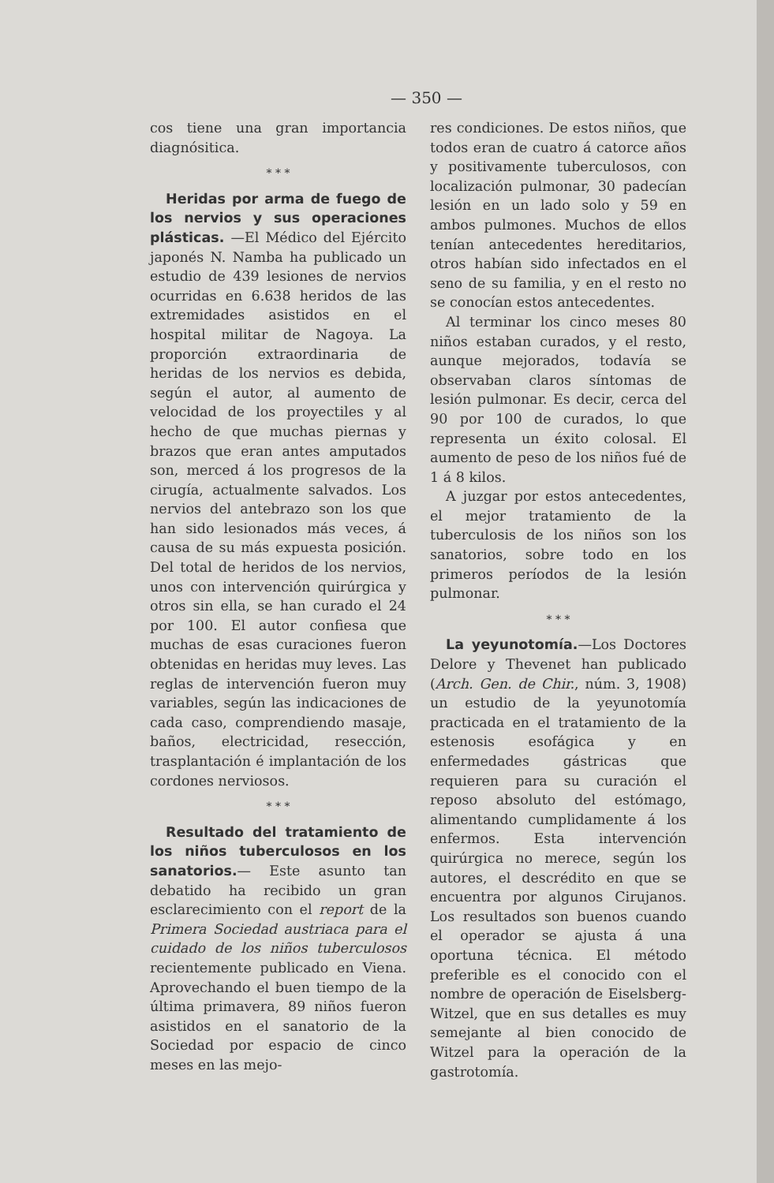— 350 —
cos tiene una gran importancia diagnósitica.
* * *
Heridas por arma de fuego de los nervios y sus operaciones plásticas. —El Médico del Ejército japonés N. Namba ha publicado un estudio de 439 lesiones de nervios ocurridas en 6.638 heridos de las extremidades asistidos en el hospital militar de Nagoya. La proporción extraordinaria de heridas de los nervios es debida, según el autor, al aumento de velocidad de los proyectiles y al hecho de que muchas piernas y brazos que eran antes amputados son, merced á los progresos de la cirugía, actualmente salvados. Los nervios del antebrazo son los que han sido lesionados más veces, á causa de su más expuesta posición. Del total de heridos de los nervios, unos con intervención quirúrgica y otros sin ella, se han curado el 24 por 100. El autor confiesa que muchas de esas curaciones fueron obtenidas en heridas muy leves. Las reglas de intervención fueron muy variables, según las indicaciones de cada caso, comprendiendo masaje, baños, electricidad, resección, trasplantación é implantación de los cordones nerviosos.
* * *
Resultado del tratamiento de los niños tuberculosos en los sanatorios.— Este asunto tan debatido ha recibido un gran esclarecimiento con el report de la Primera Sociedad austriaca para el cuidado de los niños tuberculosos recientemente publicado en Viena. Aprovechando el buen tiempo de la última primavera, 89 niños fueron asistidos en el sanatorio de la Sociedad por espacio de cinco meses en las mejo-
res condiciones. De estos niños, que todos eran de cuatro á catorce años y positivamente tuberculosos, con localización pulmonar, 30 padecían lesión en un lado solo y 59 en ambos pulmones. Muchos de ellos tenían antecedentes hereditarios, otros habían sido infectados en el seno de su familia, y en el resto no se conocían estos antecedentes.
Al terminar los cinco meses 80 niños estaban curados, y el resto, aunque mejorados, todavía se observaban claros síntomas de lesión pulmonar. Es decir, cerca del 90 por 100 de curados, lo que representa un éxito colosal. El aumento de peso de los niños fué de 1 á 8 kilos.
A juzgar por estos antecedentes, el mejor tratamiento de la tuberculosis de los niños son los sanatorios, sobre todo en los primeros períodos de la lesión pulmonar.
* * *
La yeyunotomía.—Los Doctores Delore y Thevenet han publicado (Arch. Gen. de Chir., núm. 3, 1908) un estudio de la yeyunotomía practicada en el tratamiento de la estenosis esofágica y en enfermedades gástricas que requieren para su curación el reposo absoluto del estómago, alimentando cumplidamente á los enfermos. Esta intervención quirúrgica no merece, según los autores, el descrédito en que se encuentra por algunos Cirujanos. Los resultados son buenos cuando el operador se ajusta á una oportuna técnica. El método preferible es el conocido con el nombre de operación de Eiselsberg-Witzel, que en sus detalles es muy semejante al bien conocido de Witzel para la operación de la gastrotomía.